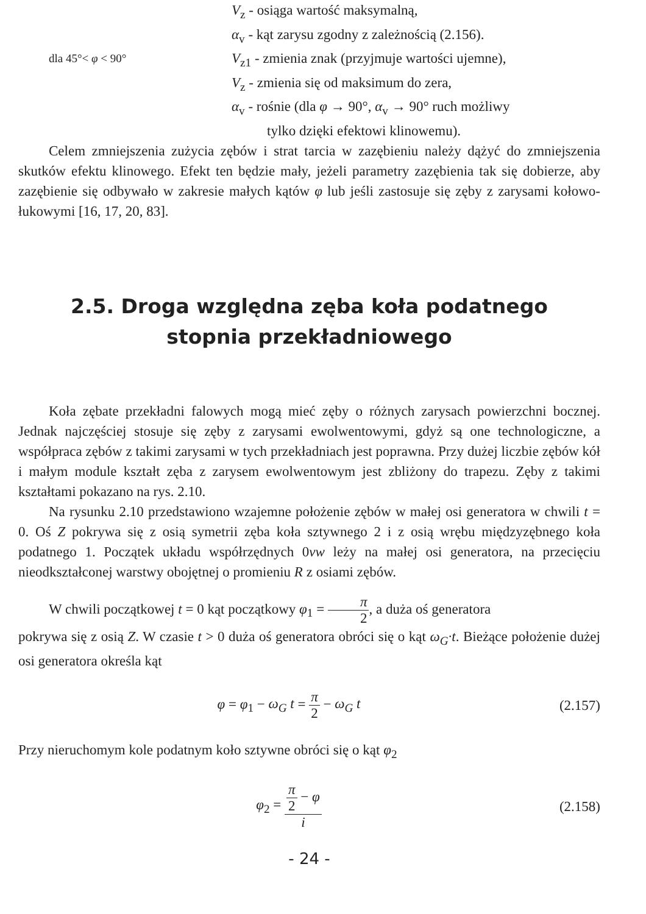V<sub>z</sub> - osiąga wartość maksymalną,
α<sub>v</sub> - kąt zarysu zgodny z zależnością (2.156).
dla 45°< φ < 90°
V<sub>z1</sub> - zmienia znak (przyjmuje wartości ujemne),
V<sub>z</sub> - zmienia się od maksimum do zera,
α<sub>v</sub> - rośnie (dla φ → 90°, α<sub>v</sub> → 90° ruch możliwy
tylko dzięki efektowi klinowemu).
Celem zmniejszenia zużycia zębów i strat tarcia w zazębieniu należy dążyć do zmniejszenia skutków efektu klinowego. Efekt ten będzie mały, jeżeli parametry zazębienia tak się dobierze, aby zazębienie się odbywało w zakresie małych kątów φ lub jeśli zastosuje się zęby z zarysami kołowo-łukowymi [16, 17, 20, 83].
2.5. Droga względna zęba koła podatnego
stopnia przekładniowego
Koła zębate przekładni falowych mogą mieć zęby o różnych zarysach powierzchni bocznej. Jednak najczęściej stosuje się zęby z zarysami ewolwentowymi, gdyż są one technologiczne, a współpraca zębów z takimi zarysami w tych przekładniach jest poprawna. Przy dużej liczbie zębów kół i małym module kształt zęba z zarysem ewolwentowym jest zbliżony do trapezu. Zęby z takimi kształtami pokazano na rys. 2.10.
Na rysunku 2.10 przedstawiono wzajemne położenie zębów w małej osi generatora w chwili t = 0. Oś Z pokrywa się z osią symetrii zęba koła sztywnego 2 i z osią wrębu międzyzębnego koła podatnego 1. Początek układu współrzędnych 0vw leży na małej osi generatora, na przecięciu nieodkształconej warstwy obojętnej o promieniu R z osiami zębów.
W chwili początkowej t = 0 kąt początkowy φ<sub>1</sub> = π 2, a duża oś generatora
pokrywa się z osią Z. W czasie t > 0 duża oś generatora obróci się o kąt ω<sub>G</sub>·t. Bieżące położenie dużej osi generatora określa kąt
φ = φ<sub>1</sub> − ω<sub>G</sub> t = π 2 − ω<sub>G</sub> t (2.157)
Przy nieruchomym kole podatnym koło sztywne obróci się o kąt φ<sub>2</sub>
φ<sub>2</sub> = π 2 − φ i (2.158)
- 24 -